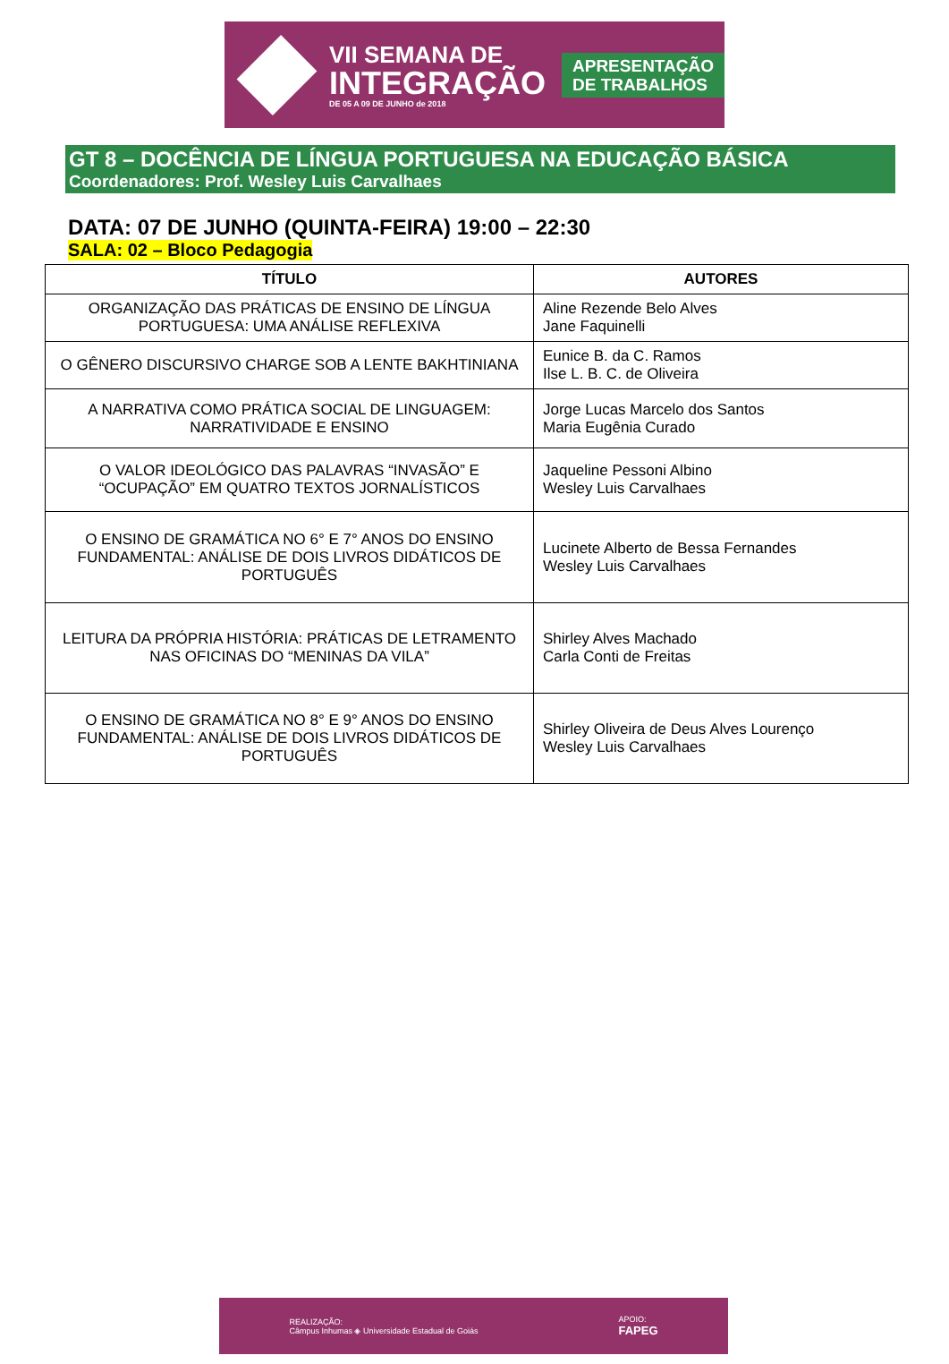VII SEMANA DE
INTEGRAÇÃO
DE 05 A 09 DE JUNHO de 2018
APRESENTAÇÃO
DE TRABALHOS
GT 8 – DOCÊNCIA DE LÍNGUA PORTUGUESA NA EDUCAÇÃO BÁSICA
Coordenadores: Prof. Wesley Luis Carvalhaes
DATA: 07 DE JUNHO (QUINTA-FEIRA) 19:00 – 22:30
SALA: 02 – Bloco Pedagogia
| TÍTULO | AUTORES |
| --- | --- |
| ORGANIZAÇÃO DAS PRÁTICAS DE ENSINO DE LÍNGUA PORTUGUESA: UMA ANÁLISE REFLEXIVA | Aline Rezende Belo Alves Jane Faquinelli |
| O GÊNERO DISCURSIVO CHARGE SOB A LENTE BAKHTINIANA | Eunice B. da C. Ramos Ilse L. B. C. de Oliveira |
| A NARRATIVA COMO PRÁTICA SOCIAL DE LINGUAGEM: NARRATIVIDADE E ENSINO | Jorge Lucas Marcelo dos Santos Maria Eugênia Curado |
| O VALOR IDEOLÓGICO DAS PALAVRAS “INVASÃO” E “OCUPAÇÃO” EM QUATRO TEXTOS JORNALÍSTICOS | Jaqueline Pessoni Albino Wesley Luis Carvalhaes |
| O ENSINO DE GRAMÁTICA NO 6° E 7° ANOS DO ENSINO FUNDAMENTAL: ANÁLISE DE DOIS LIVROS DIDÁTICOS DE PORTUGUÊS | Lucinete Alberto de Bessa Fernandes Wesley Luis Carvalhaes |
| LEITURA DA PRÓPRIA HISTÓRIA: PRÁTICAS DE LETRAMENTO NAS OFICINAS DO “MENINAS DA VILA” | Shirley Alves Machado Carla Conti de Freitas |
| O ENSINO DE GRAMÁTICA NO 8° E 9° ANOS DO ENSINO FUNDAMENTAL: ANÁLISE DE DOIS LIVROS DIDÁTICOS DE PORTUGUÊS | Shirley Oliveira de Deus Alves Lourenço Wesley Luis Carvalhaes |
REALIZAÇÃO:
Câmpus Inhumas ◈ Universidade Estadual de Goiás
APOIO:
FAPEG